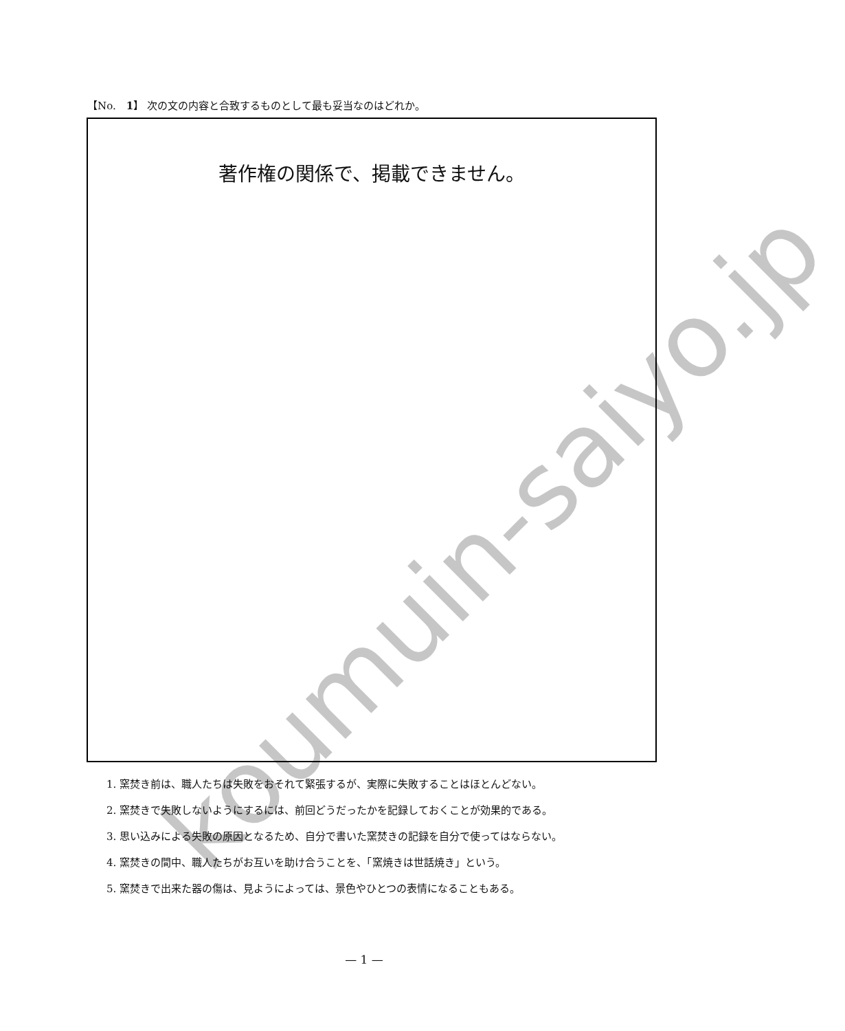koumuin-saiyo.jp
【No.　1】 次の文の内容と合致するものとして最も妥当なのはどれか。
著作権の関係で、掲載できません。
1. 窯焚き前は、職人たちは失敗をおそれて緊張するが、実際に失敗することはほとんどない。
2. 窯焚きで失敗しないようにするには、前回どうだったかを記録しておくことが効果的である。
3. 思い込みによる失敗の原因となるため、自分で書いた窯焚きの記録を自分で使ってはならない。
4. 窯焚きの間中、職人たちがお互いを助け合うことを、「窯焼きは世話焼き」という。
5. 窯焚きで出来た器の傷は、見ようによっては、景色やひとつの表情になることもある。
— 1 —